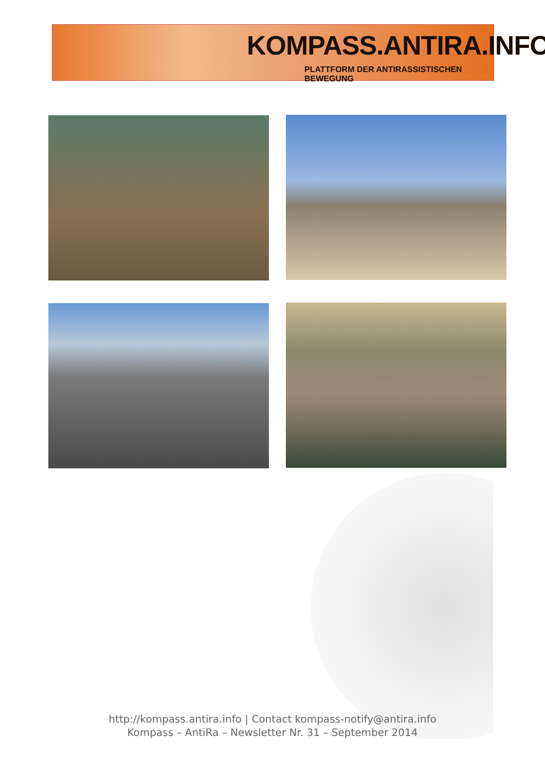KOMPASS.ANTIRA.INFO
PLATTFORM DER ANTIRASSISTISCHEN BEWEGUNG
http://kompass.antira.info | Contact kompass-notify@antira.info
Kompass – AntiRa – Newsletter Nr. 31 – September 2014